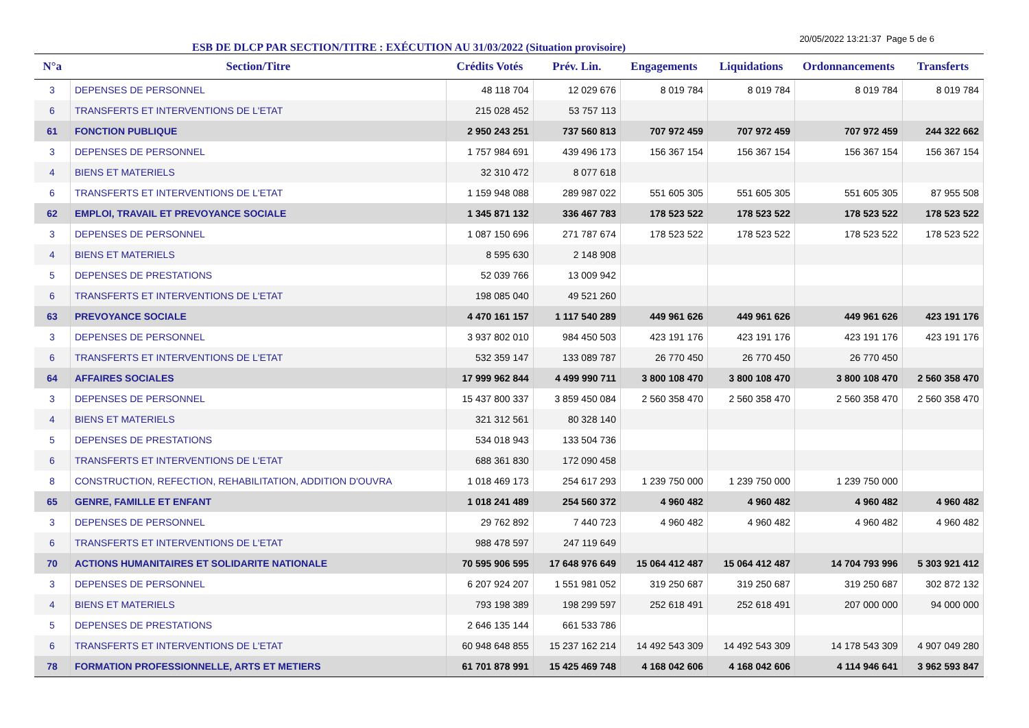ESB DE DLCP PAR SECTION/TITRE : EXÉCUTION AU 31/03/2022 (Situation provisoire)
20/05/2022 13:21:37 Page 5 de 6
| N°a | Section/Titre | Crédits Votés | Prév. Lin. | Engagements | Liquidations | Ordonnancements | Transferts |
| --- | --- | --- | --- | --- | --- | --- | --- |
| 3 | DEPENSES DE PERSONNEL | 48 118 704 | 12 029 676 | 8 019 784 | 8 019 784 | 8 019 784 | 8 019 784 |
| 6 | TRANSFERTS ET INTERVENTIONS DE L'ETAT | 215 028 452 | 53 757 113 | | | | |
| 61 | FONCTION PUBLIQUE | 2 950 243 251 | 737 560 813 | 707 972 459 | 707 972 459 | 707 972 459 | 244 322 662 |
| 3 | DEPENSES DE PERSONNEL | 1 757 984 691 | 439 496 173 | 156 367 154 | 156 367 154 | 156 367 154 | 156 367 154 |
| 4 | BIENS ET MATERIELS | 32 310 472 | 8 077 618 | | | | |
| 6 | TRANSFERTS ET INTERVENTIONS DE L'ETAT | 1 159 948 088 | 289 987 022 | 551 605 305 | 551 605 305 | 551 605 305 | 87 955 508 |
| 62 | EMPLOI, TRAVAIL ET PREVOYANCE SOCIALE | 1 345 871 132 | 336 467 783 | 178 523 522 | 178 523 522 | 178 523 522 | 178 523 522 |
| 3 | DEPENSES DE PERSONNEL | 1 087 150 696 | 271 787 674 | 178 523 522 | 178 523 522 | 178 523 522 | 178 523 522 |
| 4 | BIENS ET MATERIELS | 8 595 630 | 2 148 908 | | | | |
| 5 | DEPENSES DE PRESTATIONS | 52 039 766 | 13 009 942 | | | | |
| 6 | TRANSFERTS ET INTERVENTIONS DE L'ETAT | 198 085 040 | 49 521 260 | | | | |
| 63 | PREVOYANCE SOCIALE | 4 470 161 157 | 1 117 540 289 | 449 961 626 | 449 961 626 | 449 961 626 | 423 191 176 |
| 3 | DEPENSES DE PERSONNEL | 3 937 802 010 | 984 450 503 | 423 191 176 | 423 191 176 | 423 191 176 | 423 191 176 |
| 6 | TRANSFERTS ET INTERVENTIONS DE L'ETAT | 532 359 147 | 133 089 787 | 26 770 450 | 26 770 450 | 26 770 450 | |
| 64 | AFFAIRES SOCIALES | 17 999 962 844 | 4 499 990 711 | 3 800 108 470 | 3 800 108 470 | 3 800 108 470 | 2 560 358 470 |
| 3 | DEPENSES DE PERSONNEL | 15 437 800 337 | 3 859 450 084 | 2 560 358 470 | 2 560 358 470 | 2 560 358 470 | 2 560 358 470 |
| 4 | BIENS ET MATERIELS | 321 312 561 | 80 328 140 | | | | |
| 5 | DEPENSES DE PRESTATIONS | 534 018 943 | 133 504 736 | | | | |
| 6 | TRANSFERTS ET INTERVENTIONS DE L'ETAT | 688 361 830 | 172 090 458 | | | | |
| 8 | CONSTRUCTION, REFECTION, REHABILITATION, ADDITION D'OUVRA | 1 018 469 173 | 254 617 293 | 1 239 750 000 | 1 239 750 000 | 1 239 750 000 | |
| 65 | GENRE, FAMILLE ET ENFANT | 1 018 241 489 | 254 560 372 | 4 960 482 | 4 960 482 | 4 960 482 | 4 960 482 |
| 3 | DEPENSES DE PERSONNEL | 29 762 892 | 7 440 723 | 4 960 482 | 4 960 482 | 4 960 482 | 4 960 482 |
| 6 | TRANSFERTS ET INTERVENTIONS DE L'ETAT | 988 478 597 | 247 119 649 | | | | |
| 70 | ACTIONS HUMANITAIRES ET SOLIDARITE NATIONALE | 70 595 906 595 | 17 648 976 649 | 15 064 412 487 | 15 064 412 487 | 14 704 793 996 | 5 303 921 412 |
| 3 | DEPENSES DE PERSONNEL | 6 207 924 207 | 1 551 981 052 | 319 250 687 | 319 250 687 | 319 250 687 | 302 872 132 |
| 4 | BIENS ET MATERIELS | 793 198 389 | 198 299 597 | 252 618 491 | 252 618 491 | 207 000 000 | 94 000 000 |
| 5 | DEPENSES DE PRESTATIONS | 2 646 135 144 | 661 533 786 | | | | |
| 6 | TRANSFERTS ET INTERVENTIONS DE L'ETAT | 60 948 648 855 | 15 237 162 214 | 14 492 543 309 | 14 492 543 309 | 14 178 543 309 | 4 907 049 280 |
| 78 | FORMATION PROFESSIONNELLE, ARTS ET METIERS | 61 701 878 991 | 15 425 469 748 | 4 168 042 606 | 4 168 042 606 | 4 114 946 641 | 3 962 593 847 |